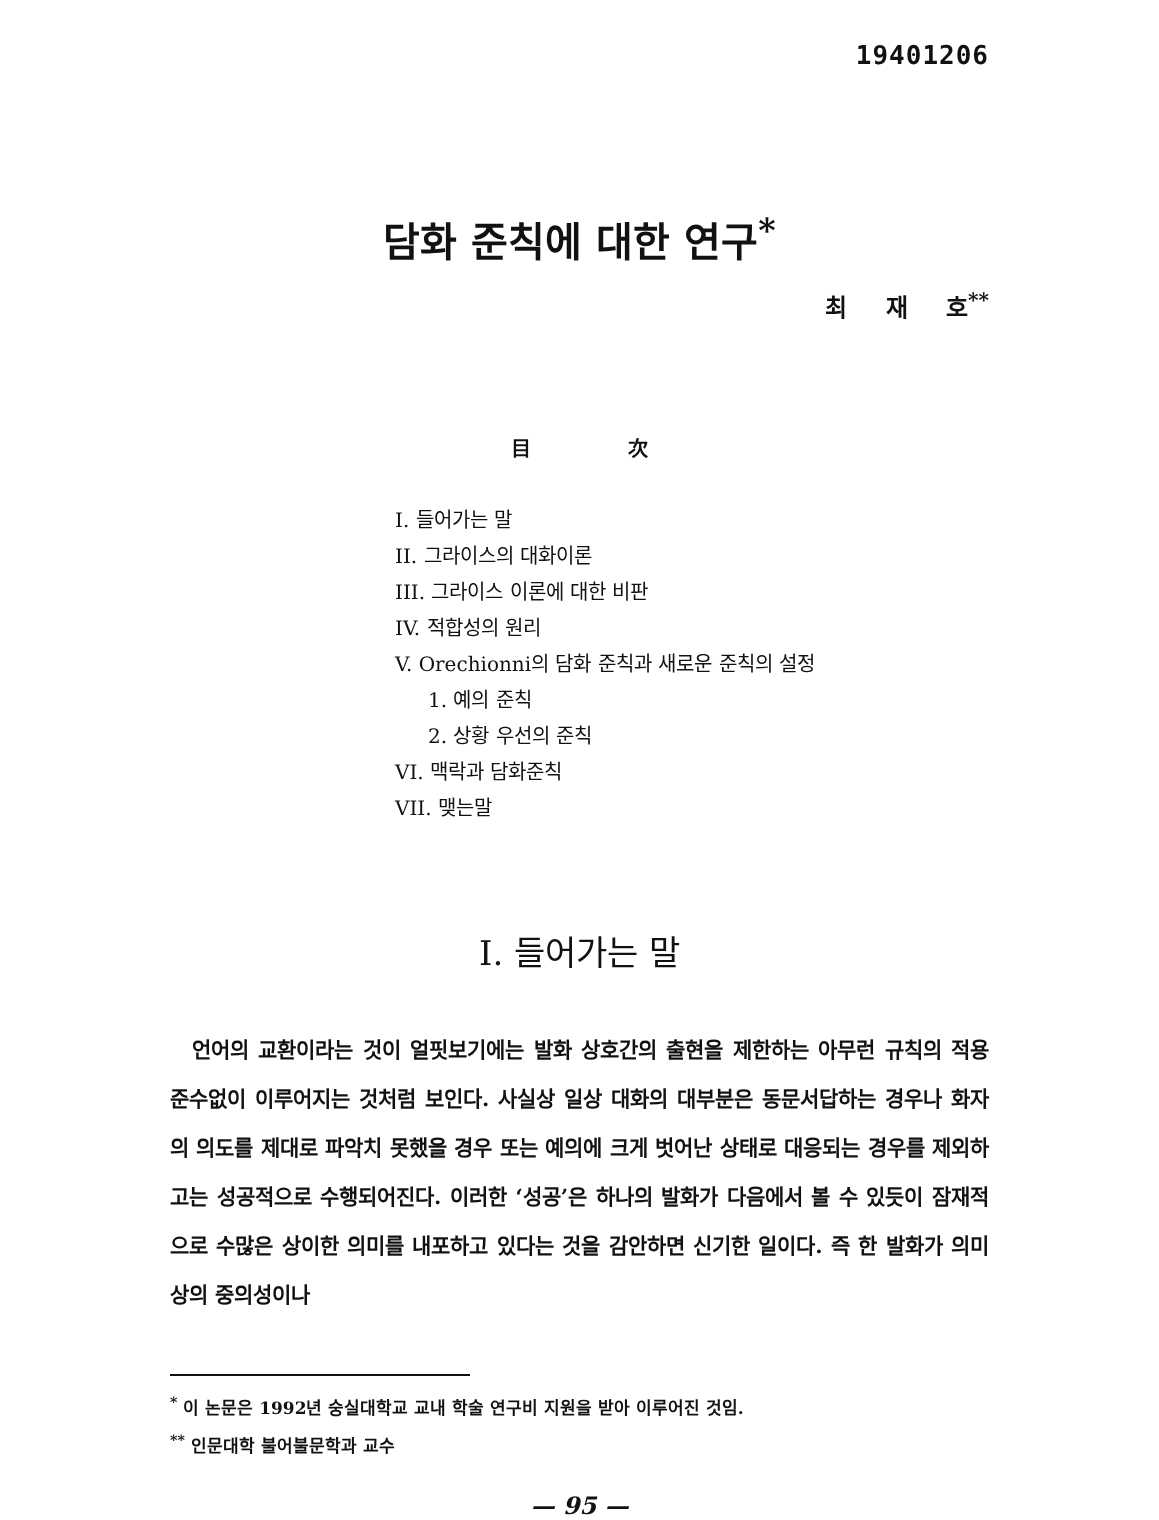19401206
담화 준칙에 대한 연구<sup>*</sup>
최 재 호<sup>**</sup>
目 次
I. 들어가는 말
II. 그라이스의 대화이론
III. 그라이스 이론에 대한 비판
IV. 적합성의 원리
V. Orechionni의 담화 준칙과 새로운 준칙의 설정
1. 예의 준칙
2. 상황 우선의 준칙
VI. 맥락과 담화준칙
VII. 맺는말
I. 들어가는 말
언어의 교환이라는 것이 얼핏보기에는 발화 상호간의 출현을 제한하는 아무런 규칙의 적용 준수없이 이루어지는 것처럼 보인다. 사실상 일상 대화의 대부분은 동문서답하는 경우나 화자의 의도를 제대로 파악치 못했을 경우 또는 예의에 크게 벗어난 상태로 대응되는 경우를 제외하고는 성공적으로 수행되어진다. 이러한 ‘성공’은 하나의 발화가 다음에서 볼 수 있듯이 잠재적으로 수많은 상이한 의미를 내포하고 있다는 것을 감안하면 신기한 일이다. 즉 한 발화가 의미상의 중의성이나
<sup>*</sup> 이 논문은 1992년 숭실대학교 교내 학술 연구비 지원을 받아 이루어진 것임.
<sup>**</sup> 인문대학 불어불문학과 교수
— 95 —